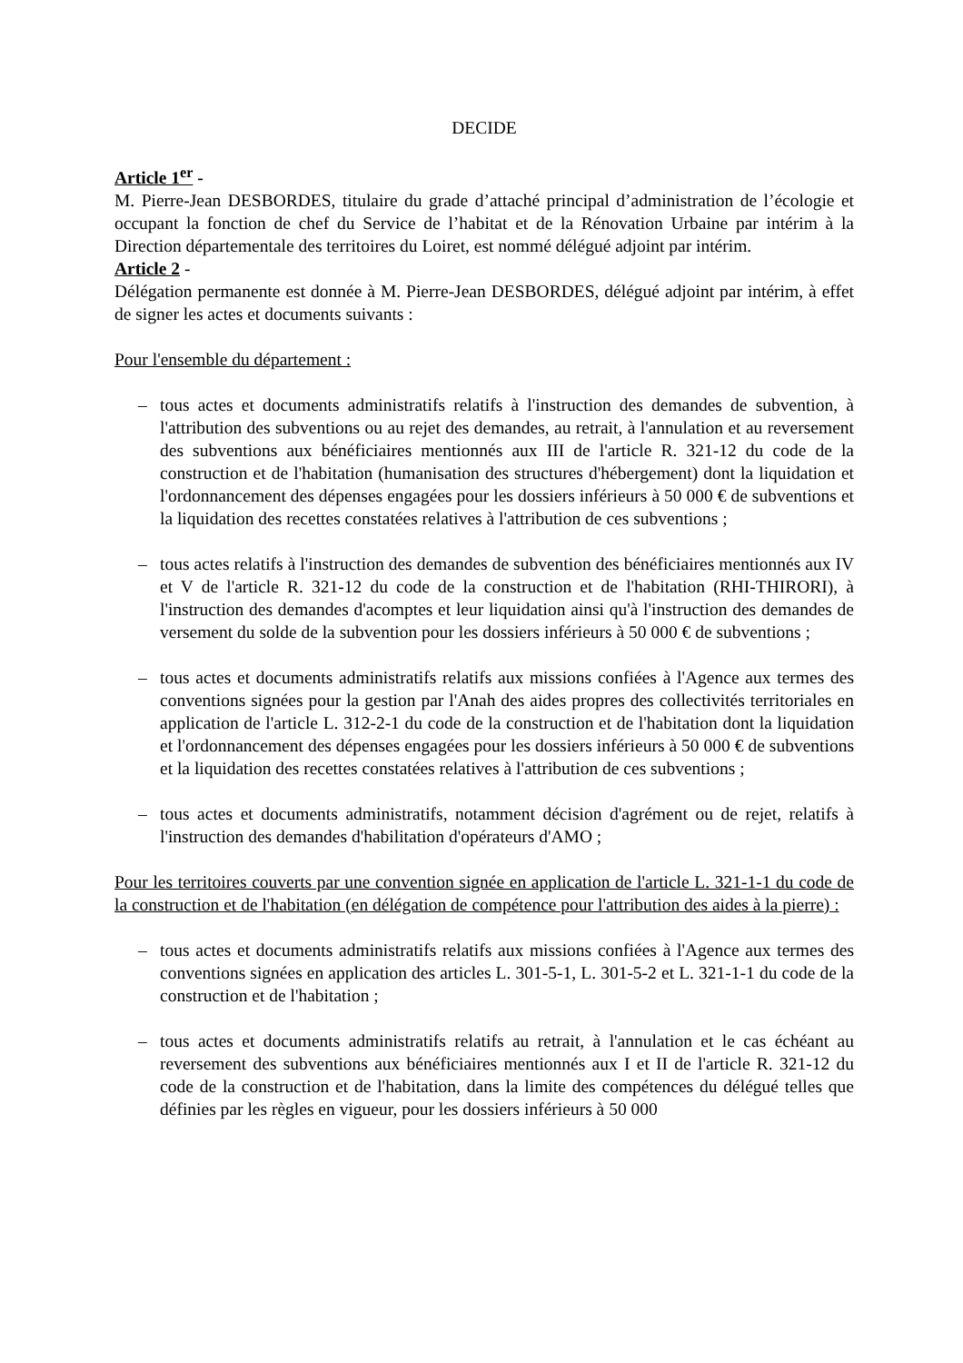DECIDE
Article 1<sup>er</sup> -
M. Pierre-Jean DESBORDES, titulaire du grade d’attaché principal d’administration de l’écologie et occupant la fonction de chef du Service de l’habitat et de la Rénovation Urbaine par intérim à la Direction départementale des territoires du Loiret, est nommé délégué adjoint par intérim.
Article 2 -
Délégation permanente est donnée à M. Pierre-Jean DESBORDES, délégué adjoint par intérim, à effet de signer les actes et documents suivants :
Pour l'ensemble du département :
– tous actes et documents administratifs relatifs à l'instruction des demandes de subvention, à l'attribution des subventions ou au rejet des demandes, au retrait, à l'annulation et au reversement des subventions aux bénéficiaires mentionnés aux III de l'article R. 321-12 du code de la construction et de l'habitation (humanisation des structures d'hébergement) dont la liquidation et l'ordonnancement des dépenses engagées pour les dossiers inférieurs à 50 000 € de subventions et la liquidation des recettes constatées relatives à l'attribution de ces subventions ;
– tous actes relatifs à l'instruction des demandes de subvention des bénéficiaires mentionnés aux IV et V de l'article R. 321-12 du code de la construction et de l'habitation (RHI-THIRORI), à l'instruction des demandes d'acomptes et leur liquidation ainsi qu'à l'instruction des demandes de versement du solde de la subvention pour les dossiers inférieurs à 50 000 € de subventions ;
– tous actes et documents administratifs relatifs aux missions confiées à l'Agence aux termes des conventions signées pour la gestion par l'Anah des aides propres des collectivités territoriales en application de l'article L. 312-2-1 du code de la construction et de l'habitation dont la liquidation et l'ordonnancement des dépenses engagées pour les dossiers inférieurs à 50 000 € de subventions et la liquidation des recettes constatées relatives à l'attribution de ces subventions ;
– tous actes et documents administratifs, notamment décision d'agrément ou de rejet, relatifs à l'instruction des demandes d'habilitation d'opérateurs d'AMO ;
Pour les territoires couverts par une convention signée en application de l'article L. 321-1-1 du code de la construction et de l'habitation (en délégation de compétence pour l'attribution des aides à la pierre) :
– tous actes et documents administratifs relatifs aux missions confiées à l'Agence aux termes des conventions signées en application des articles L. 301-5-1, L. 301-5-2 et L. 321-1-1 du code de la construction et de l'habitation ;
– tous actes et documents administratifs relatifs au retrait, à l'annulation et le cas échéant au reversement des subventions aux bénéficiaires mentionnés aux I et II de l'article R. 321-12 du code de la construction et de l'habitation, dans la limite des compétences du délégué telles que définies par les règles en vigueur, pour les dossiers inférieurs à 50 000